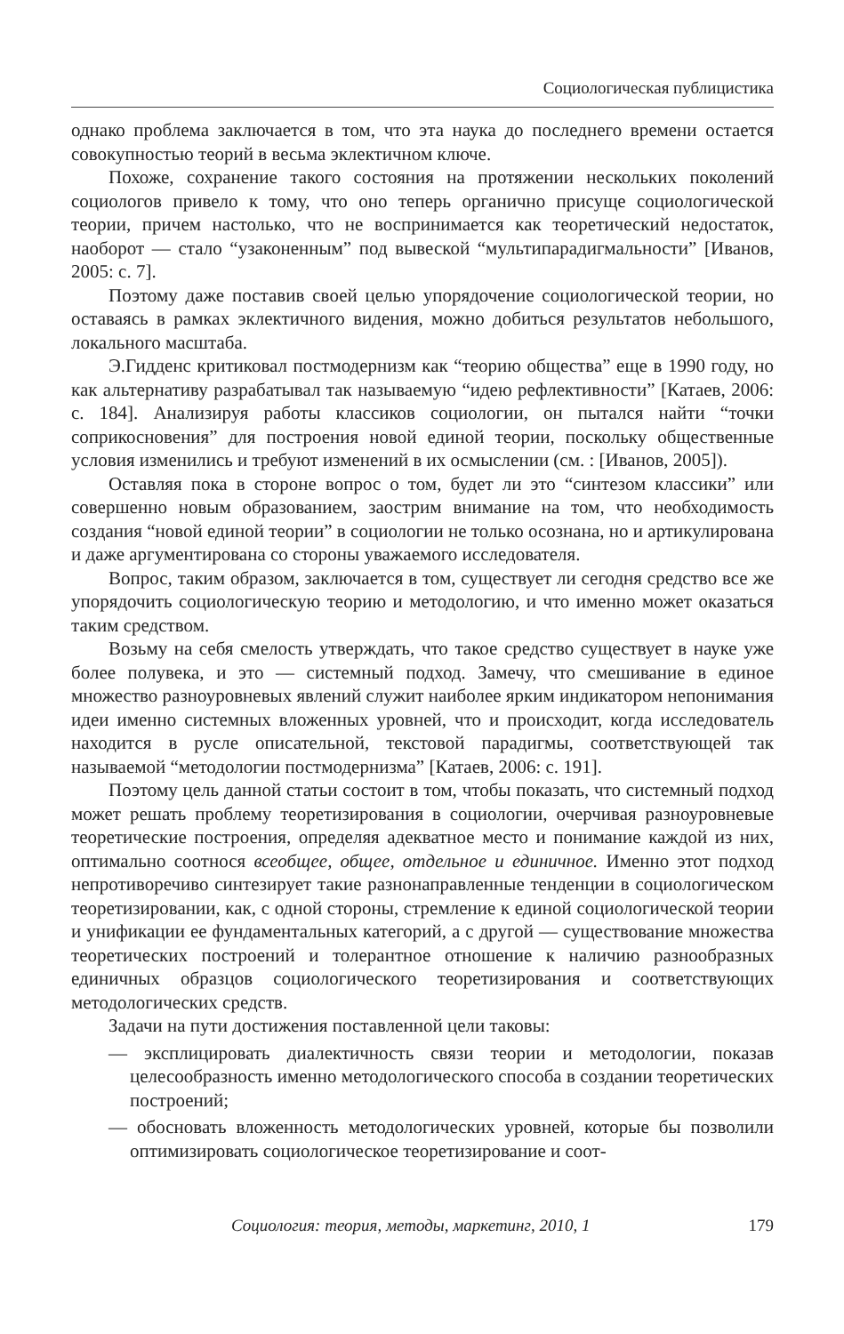Социологическая публицистика
однако проблема заключается в том, что эта наука до последнего времени остается совокупностью теорий в весьма эклектичном ключе.
Похоже, сохранение такого состояния на протяжении нескольких поколений социологов привело к тому, что оно теперь органично присуще социологической теории, причем настолько, что не воспринимается как теоретический недостаток, наоборот — стало “узаконенным” под вывеской “мультипарадигмальности” [Иванов, 2005: с. 7].
Поэтому даже поставив своей целью упорядочение социологической теории, но оставаясь в рамках эклектичного видения, можно добиться результатов небольшого, локального масштаба.
Э.Гидденс критиковал постмодернизм как “теорию общества” еще в 1990 году, но как альтернативу разрабатывал так называемую “идею рефлективности” [Катаев, 2006: с. 184]. Анализируя работы классиков социологии, он пытался найти “точки соприкосновения” для построения новой единой теории, поскольку общественные условия изменились и требуют изменений в их осмыслении (см. : [Иванов, 2005]).
Оставляя пока в стороне вопрос о том, будет ли это “синтезом классики” или совершенно новым образованием, заострим внимание на том, что необходимость создания “новой единой теории” в социологии не только осознана, но и артикулирована и даже аргументирована со стороны уважаемого исследователя.
Вопрос, таким образом, заключается в том, существует ли сегодня средство все же упорядочить социологическую теорию и методологию, и что именно может оказаться таким средством.
Возьму на себя смелость утверждать, что такое средство существует в науке уже более полувека, и это — системный подход. Замечу, что смешивание в единое множество разноуровневых явлений служит наиболее ярким индикатором непонимания идеи именно системных вложенных уровней, что и происходит, когда исследователь находится в русле описательной, текстовой парадигмы, соответствующей так называемой “методологии постмодернизма” [Катаев, 2006: с. 191].
Поэтому цель данной статьи состоит в том, чтобы показать, что системный подход может решать проблему теоретизирования в социологии, очерчивая разноуровневые теоретические построения, определяя адекватное место и понимание каждой из них, оптимально соотнося всеобщее, общее, отдельное и единичное. Именно этот подход непротиворечиво синтезирует такие разнонаправленные тенденции в социологическом теоретизировании, как, с одной стороны, стремление к единой социологической теории и унификации ее фундаментальных категорий, а с другой — существование множества теоретических построений и толерантное отношение к наличию разнообразных единичных образцов социологического теоретизирования и соответствующих методологических средств.
Задачи на пути достижения поставленной цели таковы:
— эксплицировать диалектичность связи теории и методологии, показав целесообразность именно методологического способа в создании теоретических построений;
— обосновать вложенность методологических уровней, которые бы позволили оптимизировать социологическое теоретизирование и соот-
Социология: теория, методы, маркетинг, 2010, 1 179